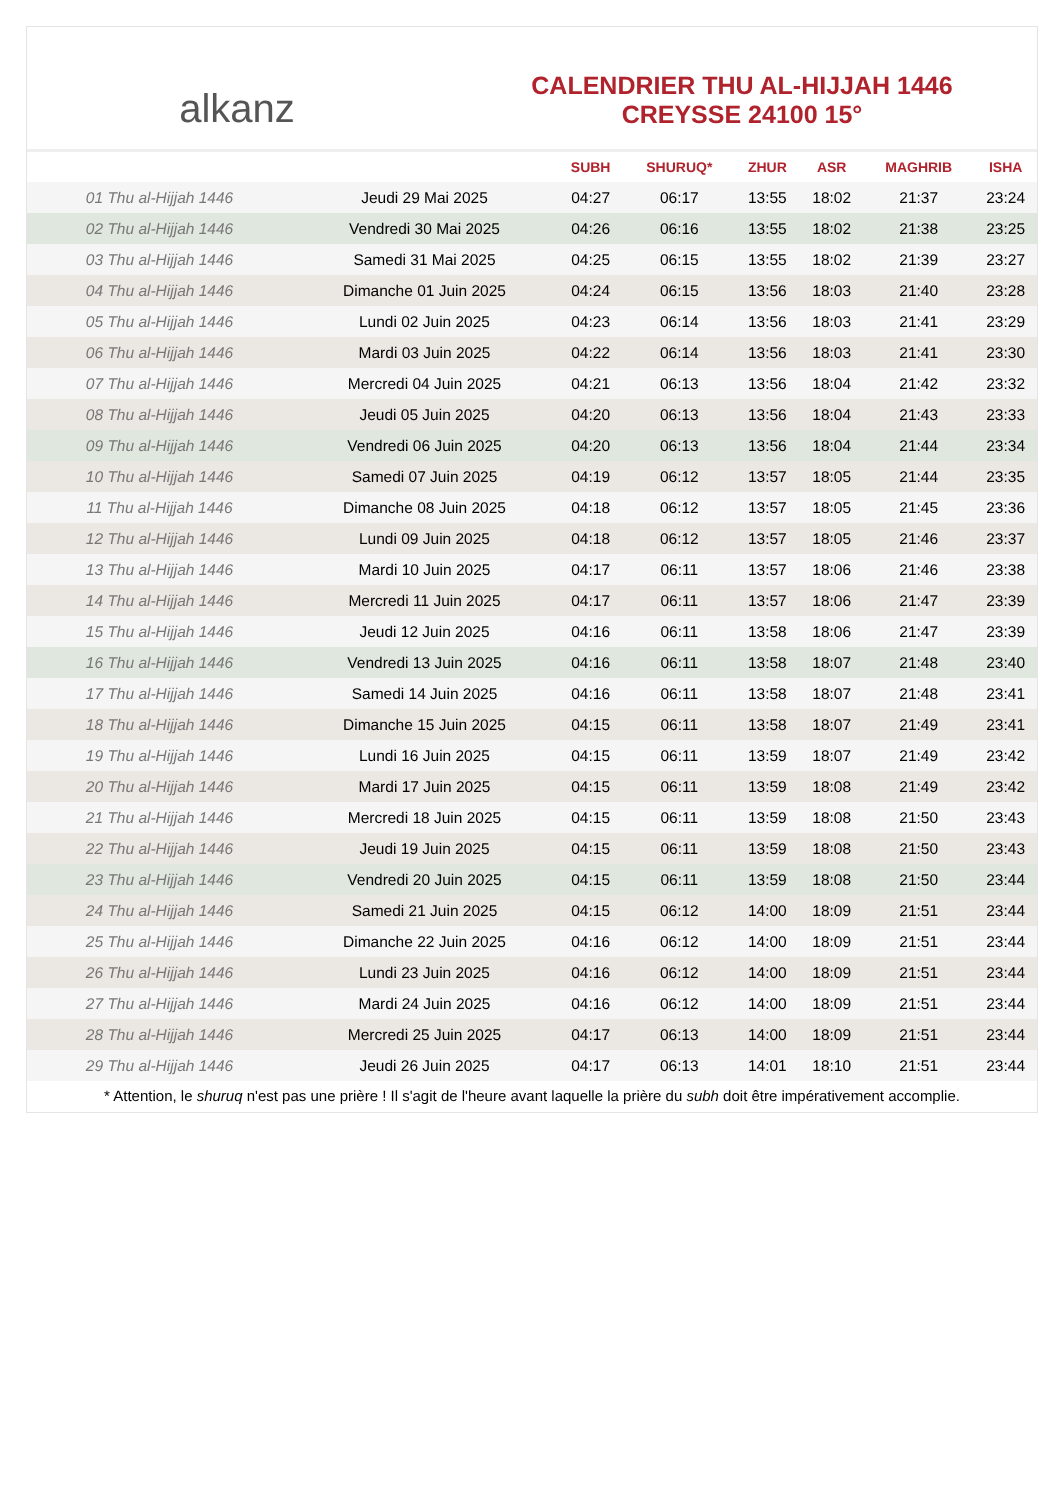alkanz
CALENDRIER THU AL-HIJJAH 1446
CREYSSE 24100 15°
| | | SUBH | SHURUQ* | ZHUR | ASR | MAGHRIB | ISHA |
| --- | --- | --- | --- | --- | --- | --- | --- |
| 01 Thu al-Hijjah 1446 | Jeudi 29 Mai 2025 | 04:27 | 06:17 | 13:55 | 18:02 | 21:37 | 23:24 |
| 02 Thu al-Hijjah 1446 | Vendredi 30 Mai 2025 | 04:26 | 06:16 | 13:55 | 18:02 | 21:38 | 23:25 |
| 03 Thu al-Hijjah 1446 | Samedi 31 Mai 2025 | 04:25 | 06:15 | 13:55 | 18:02 | 21:39 | 23:27 |
| 04 Thu al-Hijjah 1446 | Dimanche 01 Juin 2025 | 04:24 | 06:15 | 13:56 | 18:03 | 21:40 | 23:28 |
| 05 Thu al-Hijjah 1446 | Lundi 02 Juin 2025 | 04:23 | 06:14 | 13:56 | 18:03 | 21:41 | 23:29 |
| 06 Thu al-Hijjah 1446 | Mardi 03 Juin 2025 | 04:22 | 06:14 | 13:56 | 18:03 | 21:41 | 23:30 |
| 07 Thu al-Hijjah 1446 | Mercredi 04 Juin 2025 | 04:21 | 06:13 | 13:56 | 18:04 | 21:42 | 23:32 |
| 08 Thu al-Hijjah 1446 | Jeudi 05 Juin 2025 | 04:20 | 06:13 | 13:56 | 18:04 | 21:43 | 23:33 |
| 09 Thu al-Hijjah 1446 | Vendredi 06 Juin 2025 | 04:20 | 06:13 | 13:56 | 18:04 | 21:44 | 23:34 |
| 10 Thu al-Hijjah 1446 | Samedi 07 Juin 2025 | 04:19 | 06:12 | 13:57 | 18:05 | 21:44 | 23:35 |
| 11 Thu al-Hijjah 1446 | Dimanche 08 Juin 2025 | 04:18 | 06:12 | 13:57 | 18:05 | 21:45 | 23:36 |
| 12 Thu al-Hijjah 1446 | Lundi 09 Juin 2025 | 04:18 | 06:12 | 13:57 | 18:05 | 21:46 | 23:37 |
| 13 Thu al-Hijjah 1446 | Mardi 10 Juin 2025 | 04:17 | 06:11 | 13:57 | 18:06 | 21:46 | 23:38 |
| 14 Thu al-Hijjah 1446 | Mercredi 11 Juin 2025 | 04:17 | 06:11 | 13:57 | 18:06 | 21:47 | 23:39 |
| 15 Thu al-Hijjah 1446 | Jeudi 12 Juin 2025 | 04:16 | 06:11 | 13:58 | 18:06 | 21:47 | 23:39 |
| 16 Thu al-Hijjah 1446 | Vendredi 13 Juin 2025 | 04:16 | 06:11 | 13:58 | 18:07 | 21:48 | 23:40 |
| 17 Thu al-Hijjah 1446 | Samedi 14 Juin 2025 | 04:16 | 06:11 | 13:58 | 18:07 | 21:48 | 23:41 |
| 18 Thu al-Hijjah 1446 | Dimanche 15 Juin 2025 | 04:15 | 06:11 | 13:58 | 18:07 | 21:49 | 23:41 |
| 19 Thu al-Hijjah 1446 | Lundi 16 Juin 2025 | 04:15 | 06:11 | 13:59 | 18:07 | 21:49 | 23:42 |
| 20 Thu al-Hijjah 1446 | Mardi 17 Juin 2025 | 04:15 | 06:11 | 13:59 | 18:08 | 21:49 | 23:42 |
| 21 Thu al-Hijjah 1446 | Mercredi 18 Juin 2025 | 04:15 | 06:11 | 13:59 | 18:08 | 21:50 | 23:43 |
| 22 Thu al-Hijjah 1446 | Jeudi 19 Juin 2025 | 04:15 | 06:11 | 13:59 | 18:08 | 21:50 | 23:43 |
| 23 Thu al-Hijjah 1446 | Vendredi 20 Juin 2025 | 04:15 | 06:11 | 13:59 | 18:08 | 21:50 | 23:44 |
| 24 Thu al-Hijjah 1446 | Samedi 21 Juin 2025 | 04:15 | 06:12 | 14:00 | 18:09 | 21:51 | 23:44 |
| 25 Thu al-Hijjah 1446 | Dimanche 22 Juin 2025 | 04:16 | 06:12 | 14:00 | 18:09 | 21:51 | 23:44 |
| 26 Thu al-Hijjah 1446 | Lundi 23 Juin 2025 | 04:16 | 06:12 | 14:00 | 18:09 | 21:51 | 23:44 |
| 27 Thu al-Hijjah 1446 | Mardi 24 Juin 2025 | 04:16 | 06:12 | 14:00 | 18:09 | 21:51 | 23:44 |
| 28 Thu al-Hijjah 1446 | Mercredi 25 Juin 2025 | 04:17 | 06:13 | 14:00 | 18:09 | 21:51 | 23:44 |
| 29 Thu al-Hijjah 1446 | Jeudi 26 Juin 2025 | 04:17 | 06:13 | 14:01 | 18:10 | 21:51 | 23:44 |
* Attention, le shuruq n'est pas une prière ! Il s'agit de l'heure avant laquelle la prière du subh doit être impérativement accomplie.